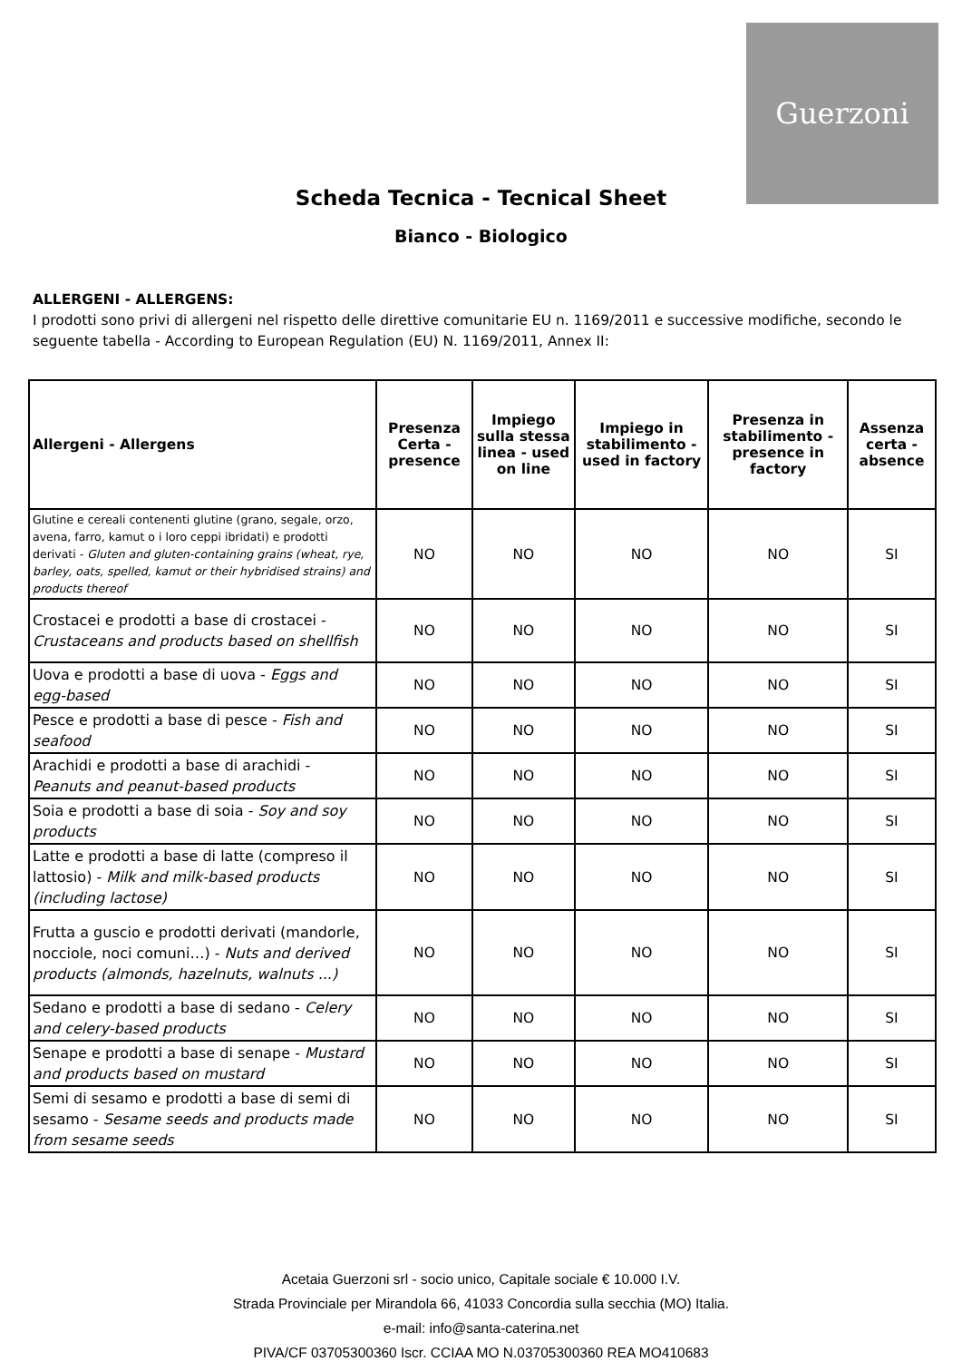Guerzoni
Scheda Tecnica - Tecnical Sheet
Bianco - Biologico
ALLERGENI - ALLERGENS:
I prodotti sono privi di allergeni nel rispetto delle direttive comunitarie EU n. 1169/2011 e successive modifiche, secondo le seguente tabella - According to European Regulation (EU) N. 1169/2011, Annex II:
| Allergeni - Allergens | Presenza Certa - presence | Impiego sulla stessa linea - used on line | Impiego in stabilimento - used in factory | Presenza in stabilimento - presence in factory | Assenza certa - absence |
| --- | --- | --- | --- | --- | --- |
| Glutine e cereali contenenti glutine (grano, segale, orzo, avena, farro, kamut o i loro ceppi ibridati) e prodotti derivati - Gluten and gluten-containing grains (wheat, rye, barley, oats, spelled, kamut or their hybridised strains) and products thereof | NO | NO | NO | NO | SI |
| Crostacei e prodotti a base di crostacei - Crustaceans and products based on shellfish | NO | NO | NO | NO | SI |
| Uova e prodotti a base di uova - Eggs and egg-based | NO | NO | NO | NO | SI |
| Pesce e prodotti a base di pesce - Fish and seafood | NO | NO | NO | NO | SI |
| Arachidi e prodotti a base di arachidi - Peanuts and peanut-based products | NO | NO | NO | NO | SI |
| Soia e prodotti a base di soia - Soy and soy products | NO | NO | NO | NO | SI |
| Latte e prodotti a base di latte (compreso il lattosio) - Milk and milk-based products (including lactose) | NO | NO | NO | NO | SI |
| Frutta a guscio e prodotti derivati (mandorle, nocciole, noci comuni…) - Nuts and derived products (almonds, hazelnuts, walnuts ...) | NO | NO | NO | NO | SI |
| Sedano e prodotti a base di sedano - Celery and celery-based products | NO | NO | NO | NO | SI |
| Senape e prodotti a base di senape - Mustard and products based on mustard | NO | NO | NO | NO | SI |
| Semi di sesamo e prodotti a base di semi di sesamo - Sesame seeds and products made from sesame seeds | NO | NO | NO | NO | SI |
Acetaia Guerzoni srl - socio unico, Capitale sociale € 10.000 I.V.
Strada Provinciale per Mirandola 66, 41033 Concordia sulla secchia (MO) Italia.
e-mail: info@santa-caterina.net
PIVA/CF 03705300360 Iscr. CCIAA MO N.03705300360 REA MO410683